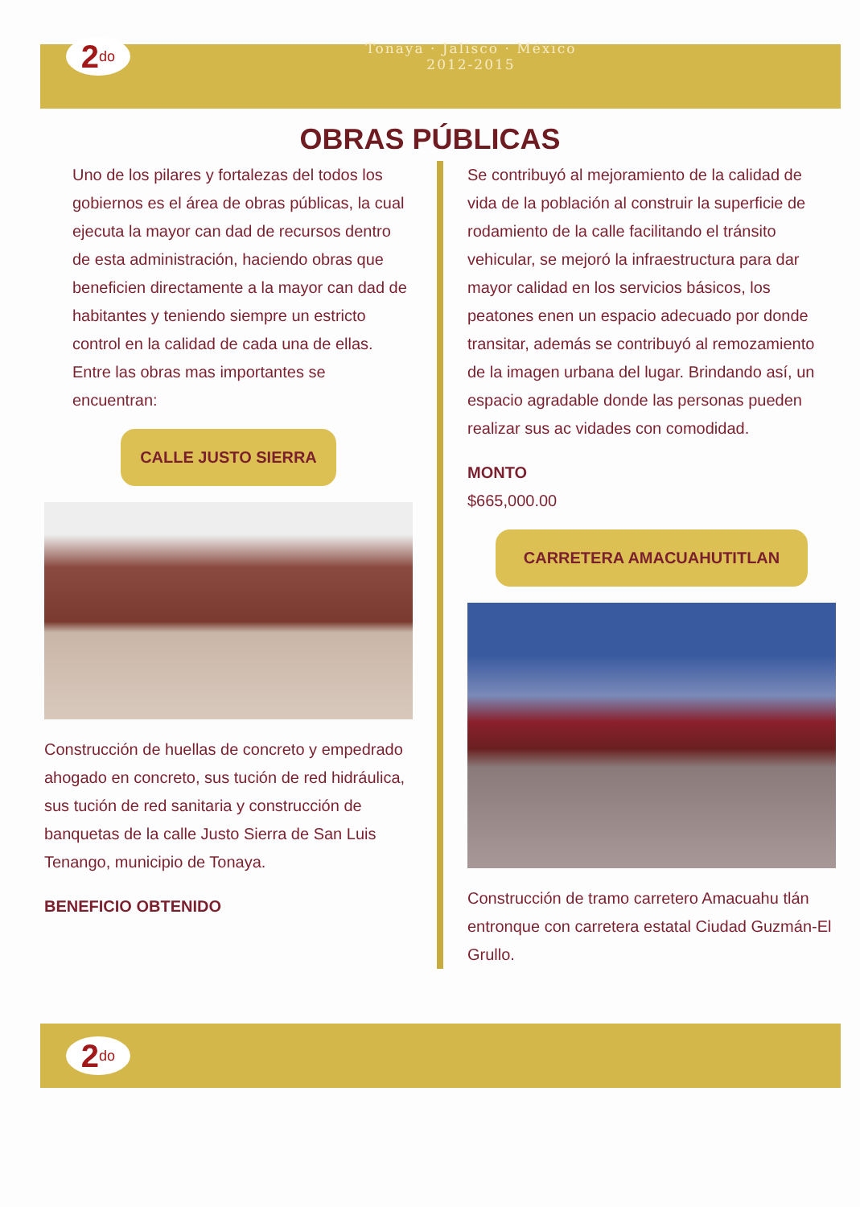2<sup>do</sup>
Tonaya · Jalisco · México
2012-2015
OBRAS PÚBLICAS
Uno de los pilares y fortalezas del todos los gobiernos es el área de obras públicas, la cual ejecuta la mayor can dad de recursos dentro de esta administración, haciendo obras que beneficien directamente a la mayor can dad de habitantes y teniendo siempre un estricto control en la calidad de cada una de ellas. Entre las obras mas importantes se encuentran:
CALLE JUSTO SIERRA
Construcción de huellas de concreto y empedrado ahogado en concreto, sus tución de red hidráulica, sus tución de red sanitaria y construcción de banquetas de la calle Justo Sierra de San Luis Tenango, municipio de Tonaya.
BENEFICIO OBTENIDO
Se contribuyó al mejoramiento de la calidad de vida de la población al construir la superficie de rodamiento de la calle facilitando el tránsito vehicular, se mejoró la infraestructura para dar mayor calidad en los servicios básicos, los peatones enen un espacio adecuado por donde transitar, además se contribuyó al remozamiento de la imagen urbana del lugar. Brindando así, un espacio agradable donde las personas pueden realizar sus ac vidades con comodidad.
MONTO
$665,000.00
CARRETERA AMACUAHUTITLAN
Construcción de tramo carretero Amacuahu tlán entronque con carretera estatal Ciudad Guzmán-El Grullo.
2<sup>do</sup>